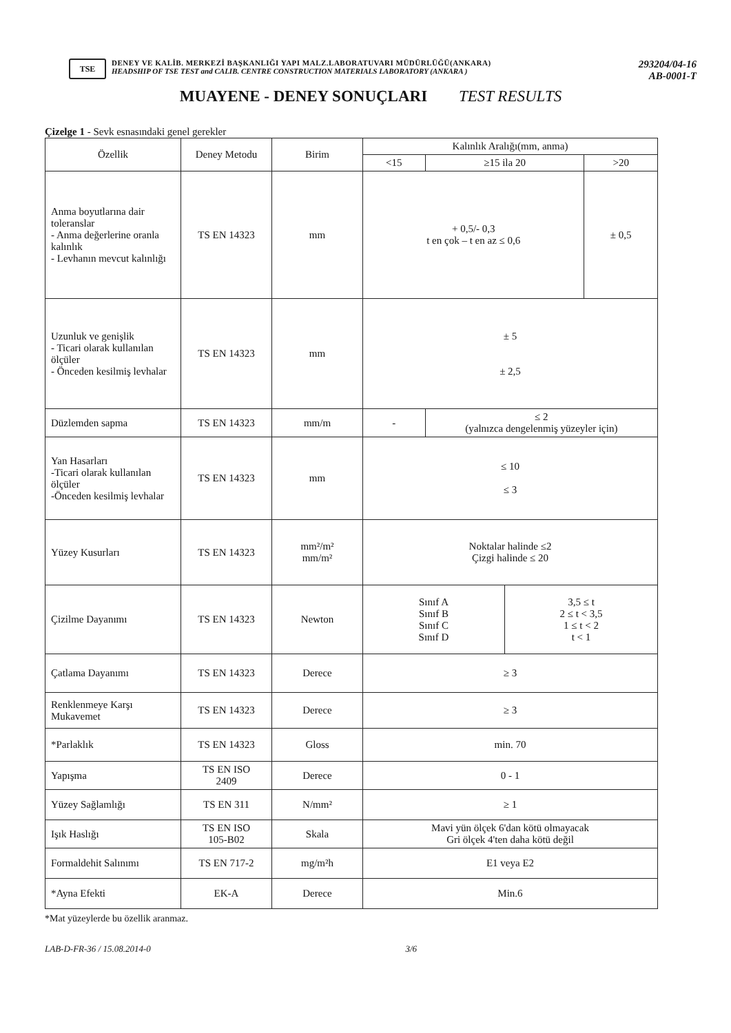TSE
DENEY VE KALİB. MERKEZİ BAŞKANLIĞI YAPI MALZ.LABORATUVARI MÜDÜRLÜĞÜ(ANKARA)
HEADSHIP OF TSE TEST and CALIB. CENTRE CONSTRUCTION MATERIALS LABORATORY (ANKARA )
293204/04-16
AB-0001-T
MUAYENE - DENEY SONUÇLARI TEST RESULTS
Çizelge 1 - Sevk esnasındaki genel gerekler
| Özellik | Deney Metodu | Birim | Kalınlık Aralığı(mm, anma) | | | |
| --- | --- | --- | --- | --- | --- | --- |
| | | | <15 | ≥15 ila 20 | | >20 |
| Anma boyutlarına dair toleranslar - Anma değerlerine oranla kalınlık - Levhanın mevcut kalınlığı | TS EN 14323 | mm | + 0,5/- 0,3 t en çok – t en az ≤ 0,6 | | | ± 0,5 |
| Uzunluk ve genişlik - Ticari olarak kullanılan ölçüler - Önceden kesilmiş levhalar | TS EN 14323 | mm | ± 5 ± 2,5 | | | |
| Düzlemden sapma | TS EN 14323 | mm/m | - | ≤ 2 (yalnızca dengelenmiş yüzeyler için) | | |
| Yan Hasarları -Ticari olarak kullanılan ölçüler -Önceden kesilmiş levhalar | TS EN 14323 | mm | ≤ 10 ≤ 3 | | | |
| Yüzey Kusurları | TS EN 14323 | mm²/m² mm/m² | Noktalar halinde ≤2 Çizgi halinde ≤ 20 | | | |
| Çizilme Dayanımı | TS EN 14323 | Newton | Sınıf A Sınıf B Sınıf C Sınıf D | | 3,5 ≤ t 2 ≤ t < 3,5 1 ≤ t < 2 t < 1 | |
| Çatlama Dayanımı | TS EN 14323 | Derece | ≥ 3 | | | |
| Renklenmeye Karşı Mukavemet | TS EN 14323 | Derece | ≥ 3 | | | |
| *Parlaklık | TS EN 14323 | Gloss | min. 70 | | | |
| Yapışma | TS EN ISO 2409 | Derece | 0 - 1 | | | |
| Yüzey Sağlamlığı | TS EN 311 | N/mm² | ≥ 1 | | | |
| Işık Haslığı | TS EN ISO 105-B02 | Skala | Mavi yün ölçek 6'dan kötü olmayacak Gri ölçek 4'ten daha kötü değil | | | |
| Formaldehit Salınımı | TS EN 717-2 | mg/m²h | E1 veya E2 | | | |
| *Ayna Efekti | EK-A | Derece | Min.6 | | | |
*Mat yüzeylerde bu özellik aranmaz.
LAB-D-FR-36 / 15.08.2014-0 3/6